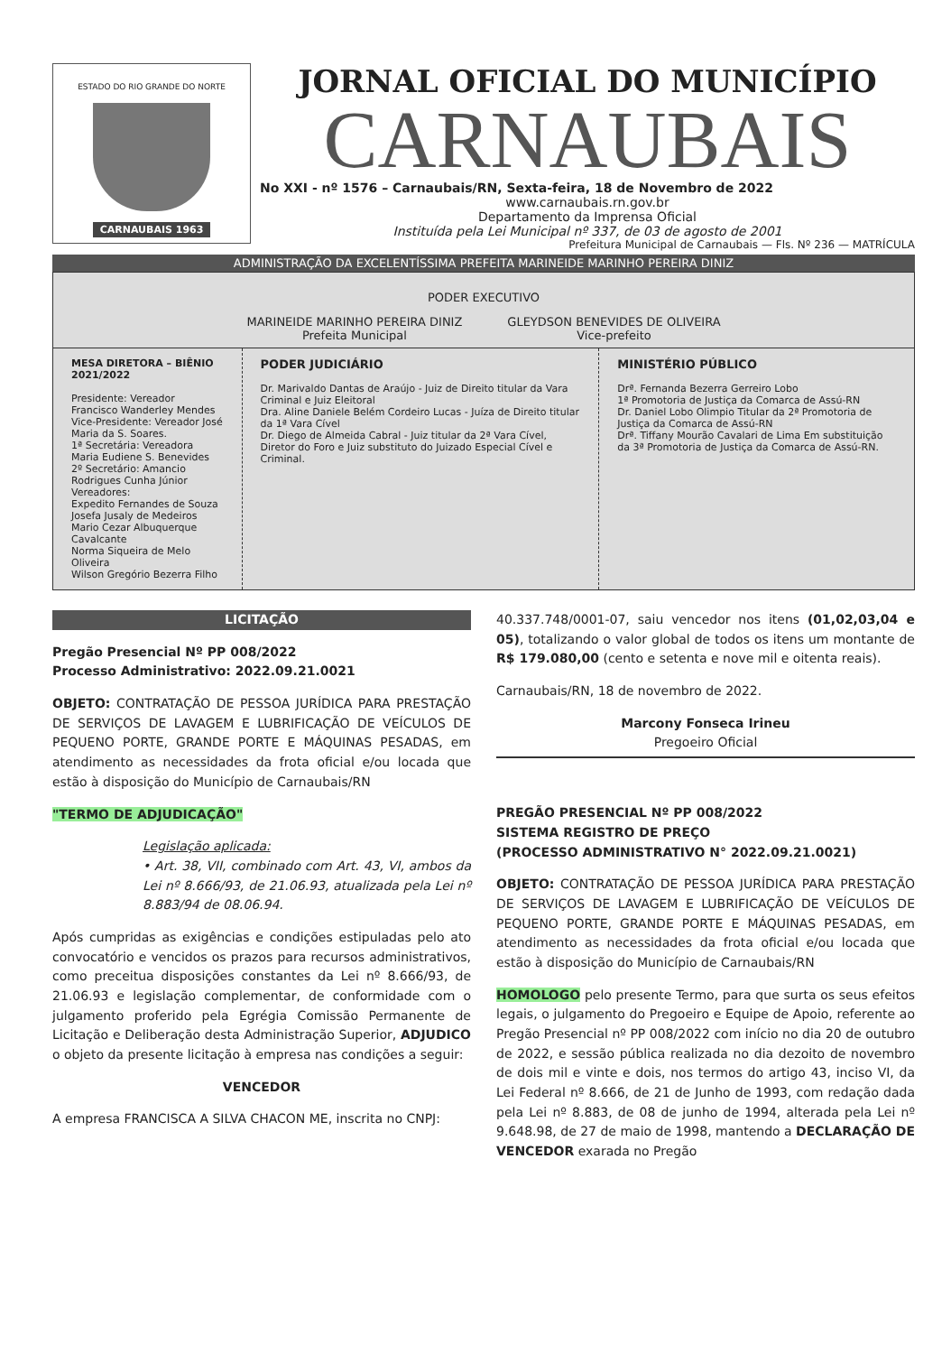ESTADO DO RIO GRANDE DO NORTE
CARNAUBAIS 1963
JORNAL OFICIAL DO MUNICÍPIO
CARNAUBAIS
No XXI - nº 1576 – Carnaubais/RN, Sexta-feira, 18 de Novembro de 2022
www.carnaubais.rn.gov.br
Departamento da Imprensa Oficial
Instituída pela Lei Municipal nº 337, de 03 de agosto de 2001
Prefeitura Municipal de Carnaubais — Fls. Nº 236 — MATRÍCULA
ADMINISTRAÇÃO DA EXCELENTÍSSIMA PREFEITA MARINEIDE MARINHO PEREIRA DINIZ
PODER EXECUTIVO
MARINEIDE MARINHO PEREIRA DINIZ
Prefeita Municipal
GLEYDSON BENEVIDES DE OLIVEIRA
Vice-prefeito
| MESA DIRETORA – BIÊNIO 2021/2022 Presidente: Vereador Francisco Wanderley Mendes Vice-Presidente: Vereador José Maria da S. Soares. 1ª Secretária: Vereadora Maria Eudiene S. Benevides 2º Secretário: Amancio Rodrigues Cunha Júnior Vereadores: Expedito Fernandes de Souza Josefa Jusaly de Medeiros Mario Cezar Albuquerque Cavalcante Norma Siqueira de Melo Oliveira Wilson Gregório Bezerra Filho | PODER JUDICIÁRIO Dr. Marivaldo Dantas de Araújo - Juiz de Direito titular da Vara Criminal e Juiz Eleitoral Dra. Aline Daniele Belém Cordeiro Lucas - Juíza de Direito titular da 1ª Vara Cível Dr. Diego de Almeida Cabral - Juiz titular da 2ª Vara Cível, Diretor do Foro e Juiz substituto do Juizado Especial Cível e Criminal. | MINISTÉRIO PÚBLICO Drª. Fernanda Bezerra Gerreiro Lobo 1ª Promotoria de Justiça da Comarca de Assú-RN Dr. Daniel Lobo Olimpio Titular da 2ª Promotoria de Justiça da Comarca de Assú-RN Drª. Tiffany Mourão Cavalari de Lima Em substituição da 3ª Promotoria de Justiça da Comarca de Assú-RN. |
LICITAÇÃO
Pregão Presencial Nº PP 008/2022
Processo Administrativo: 2022.09.21.0021
OBJETO: CONTRATAÇÃO DE PESSOA JURÍDICA PARA PRESTAÇÃO DE SERVIÇOS DE LAVAGEM E LUBRIFICAÇÃO DE VEÍCULOS DE PEQUENO PORTE, GRANDE PORTE E MÁQUINAS PESADAS, em atendimento as necessidades da frota oficial e/ou locada que estão à disposição do Município de Carnaubais/RN
"TERMO DE ADJUDICAÇÃO"
Legislação aplicada:
• Art. 38, VII, combinado com Art. 43, VI, ambos da Lei nº 8.666/93, de 21.06.93, atualizada pela Lei nº 8.883/94 de 08.06.94.
Após cumpridas as exigências e condições estipuladas pelo ato convocatório e vencidos os prazos para recursos administrativos, como preceitua disposições constantes da Lei nº 8.666/93, de 21.06.93 e legislação complementar, de conformidade com o julgamento proferido pela Egrégia Comissão Permanente de Licitação e Deliberação desta Administração Superior, ADJUDICO o objeto da presente licitação à empresa nas condições a seguir:
VENCEDOR
A empresa FRANCISCA A SILVA CHACON ME, inscrita no CNPJ:
40.337.748/0001-07, saiu vencedor nos itens (01,02,03,04 e 05), totalizando o valor global de todos os itens um montante de R$ 179.080,00 (cento e setenta e nove mil e oitenta reais).
Carnaubais/RN, 18 de novembro de 2022.
Marcony Fonseca Irineu
Pregoeiro Oficial
PREGÃO PRESENCIAL Nº PP 008/2022
SISTEMA REGISTRO DE PREÇO
(PROCESSO ADMINISTRATIVO N° 2022.09.21.0021)
OBJETO: CONTRATAÇÃO DE PESSOA JURÍDICA PARA PRESTAÇÃO DE SERVIÇOS DE LAVAGEM E LUBRIFICAÇÃO DE VEÍCULOS DE PEQUENO PORTE, GRANDE PORTE E MÁQUINAS PESADAS, em atendimento as necessidades da frota oficial e/ou locada que estão à disposição do Município de Carnaubais/RN
HOMOLOGO pelo presente Termo, para que surta os seus efeitos legais, o julgamento do Pregoeiro e Equipe de Apoio, referente ao Pregão Presencial nº PP 008/2022 com início no dia 20 de outubro de 2022, e sessão pública realizada no dia dezoito de novembro de dois mil e vinte e dois, nos termos do artigo 43, inciso VI, da Lei Federal nº 8.666, de 21 de Junho de 1993, com redação dada pela Lei nº 8.883, de 08 de junho de 1994, alterada pela Lei nº 9.648.98, de 27 de maio de 1998, mantendo a DECLARAÇÃO DE VENCEDOR exarada no Pregão